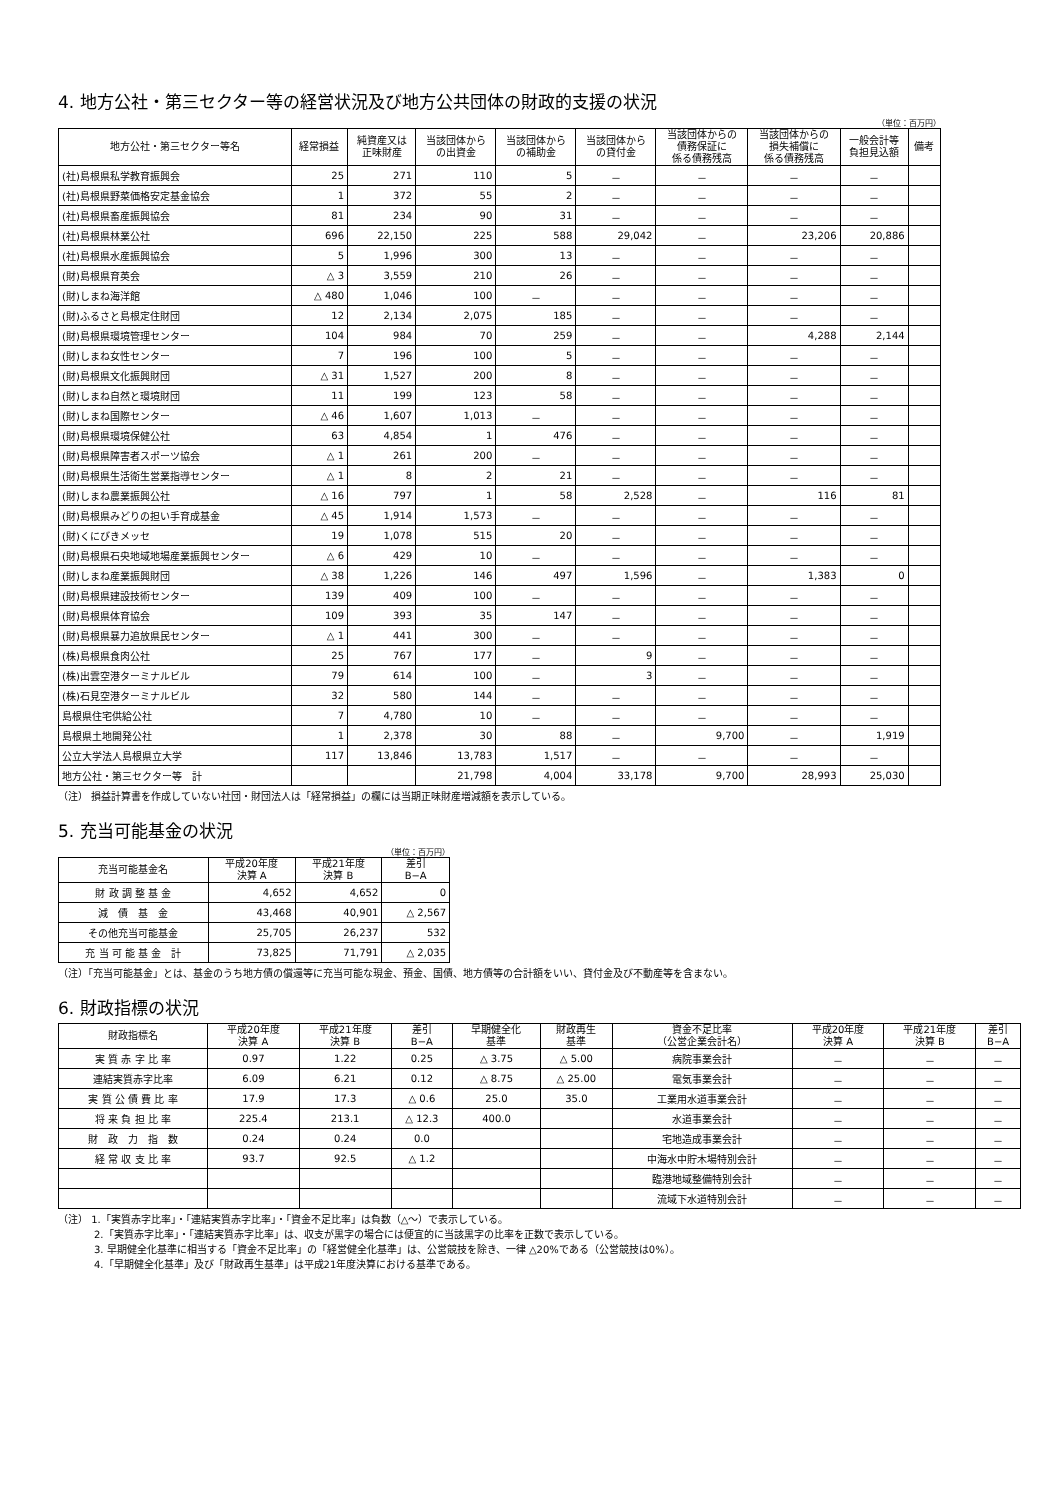4. 地方公社・第三セクター等の経営状況及び地方公共団体の財政的支援の状況
（単位：百万円）
| 地方公社・第三セクター等名 | 経常損益 | 純資産又は 正味財産 | 当該団体から の出資金 | 当該団体から の補助金 | 当該団体から の貸付金 | 当該団体からの 債務保証に 係る債務残高 | 当該団体からの 損失補償に 係る債務残高 | 一般会計等 負担見込額 | 備考 |
| --- | --- | --- | --- | --- | --- | --- | --- | --- | --- |
| (社)島根県私学教育振興会 | 25 | 271 | 110 | 5 | － | － | － | － | |
| (社)島根県野菜価格安定基金協会 | 1 | 372 | 55 | 2 | － | － | － | － | |
| (社)島根県畜産振興協会 | 81 | 234 | 90 | 31 | － | － | － | － | |
| (社)島根県林業公社 | 696 | 22,150 | 225 | 588 | 29,042 | － | 23,206 | 20,886 | |
| (社)島根県水産振興協会 | 5 | 1,996 | 300 | 13 | － | － | － | － | |
| (財)島根県育英会 | △ 3 | 3,559 | 210 | 26 | － | － | － | － | |
| (財)しまね海洋館 | △ 480 | 1,046 | 100 | － | － | － | － | － | |
| (財)ふるさと島根定住財団 | 12 | 2,134 | 2,075 | 185 | － | － | － | － | |
| (財)島根県環境管理センター | 104 | 984 | 70 | 259 | － | － | 4,288 | 2,144 | |
| (財)しまね女性センター | 7 | 196 | 100 | 5 | － | － | － | － | |
| (財)島根県文化振興財団 | △ 31 | 1,527 | 200 | 8 | － | － | － | － | |
| (財)しまね自然と環境財団 | 11 | 199 | 123 | 58 | － | － | － | － | |
| (財)しまね国際センター | △ 46 | 1,607 | 1,013 | － | － | － | － | － | |
| (財)島根県環境保健公社 | 63 | 4,854 | 1 | 476 | － | － | － | － | |
| (財)島根県障害者スポーツ協会 | △ 1 | 261 | 200 | － | － | － | － | － | |
| (財)島根県生活衛生営業指導センター | △ 1 | 8 | 2 | 21 | － | － | － | － | |
| (財)しまね農業振興公社 | △ 16 | 797 | 1 | 58 | 2,528 | － | 116 | 81 | |
| (財)島根県みどりの担い手育成基金 | △ 45 | 1,914 | 1,573 | － | － | － | － | － | |
| (財)くにびきメッセ | 19 | 1,078 | 515 | 20 | － | － | － | － | |
| (財)島根県石央地域地場産業振興センター | △ 6 | 429 | 10 | － | － | － | － | － | |
| (財)しまね産業振興財団 | △ 38 | 1,226 | 146 | 497 | 1,596 | － | 1,383 | 0 | |
| (財)島根県建設技術センター | 139 | 409 | 100 | － | － | － | － | － | |
| (財)島根県体育協会 | 109 | 393 | 35 | 147 | － | － | － | － | |
| (財)島根県暴力追放県民センター | △ 1 | 441 | 300 | － | － | － | － | － | |
| (株)島根県食肉公社 | 25 | 767 | 177 | － | 9 | － | － | － | |
| (株)出雲空港ターミナルビル | 79 | 614 | 100 | － | 3 | － | － | － | |
| (株)石見空港ターミナルビル | 32 | 580 | 144 | － | － | － | － | － | |
| 島根県住宅供給公社 | 7 | 4,780 | 10 | － | － | － | － | － | |
| 島根県土地開発公社 | 1 | 2,378 | 30 | 88 | － | 9,700 | － | 1,919 | |
| 公立大学法人島根県立大学 | 117 | 13,846 | 13,783 | 1,517 | － | － | － | － | |
| 地方公社・第三セクター等 計 | | | 21,798 | 4,004 | 33,178 | 9,700 | 28,993 | 25,030 | |
（注） 損益計算書を作成していない社団・財団法人は「経常損益」の欄には当期正味財産増減額を表示している。
5. 充当可能基金の状況
（単位：百万円）
| 充当可能基金名 | 平成20年度 決算 A | 平成21年度 決算 B | 差引 B−A |
| --- | --- | --- | --- |
| 財 政 調 整 基 金 | 4,652 | 4,652 | 0 |
| 減 債 基 金 | 43,468 | 40,901 | △ 2,567 |
| その他充当可能基金 | 25,705 | 26,237 | 532 |
| 充 当 可 能 基 金 計 | 73,825 | 71,791 | △ 2,035 |
（注）「充当可能基金」とは、基金のうち地方債の償還等に充当可能な現金、預金、国債、地方債等の合計額をいい、貸付金及び不動産等を含まない。
6. 財政指標の状況
| 財政指標名 | 平成20年度 決算 A | 平成21年度 決算 B | 差引 B−A | 早期健全化 基準 | 財政再生 基準 | 資金不足比率 （公営企業会計名） | 平成20年度 決算 A | 平成21年度 決算 B | 差引 B−A |
| --- | --- | --- | --- | --- | --- | --- | --- | --- | --- |
| 実 質 赤 字 比 率 | 0.97 | 1.22 | 0.25 | △ 3.75 | △ 5.00 | 病院事業会計 | － | － | － |
| 連結実質赤字比率 | 6.09 | 6.21 | 0.12 | △ 8.75 | △ 25.00 | 電気事業会計 | － | － | － |
| 実 質 公 債 費 比 率 | 17.9 | 17.3 | △ 0.6 | 25.0 | 35.0 | 工業用水道事業会計 | － | － | － |
| 将 来 負 担 比 率 | 225.4 | 213.1 | △ 12.3 | 400.0 | | 水道事業会計 | － | － | － |
| 財 政 力 指 数 | 0.24 | 0.24 | 0.0 | | | 宅地造成事業会計 | － | － | － |
| 経 常 収 支 比 率 | 93.7 | 92.5 | △ 1.2 | | | 中海水中貯木場特別会計 | － | － | － |
| | | | | | | 臨港地域整備特別会計 | － | － | － |
| | | | | | | 流域下水道特別会計 | － | － | － |
（注） 1.「実質赤字比率」・「連結実質赤字比率」・「資金不足比率」は負数（△～）で表示している。
2.「実質赤字比率」・「連結実質赤字比率」は、収支が黒字の場合には便宜的に当該黒字の比率を正数で表示している。
3. 早期健全化基準に相当する「資金不足比率」の「経営健全化基準」は、公営競技を除き、一律 △20%である（公営競技は0%）。
4.「早期健全化基準」及び「財政再生基準」は平成21年度決算における基準である。